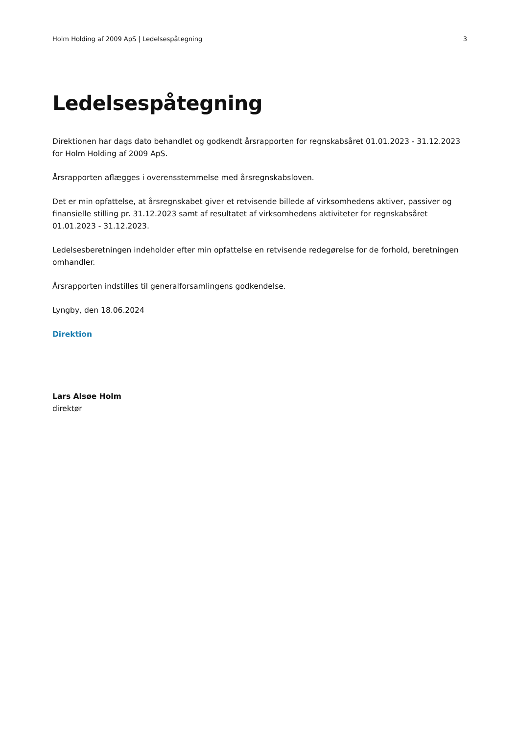Holm Holding af 2009 ApS | Ledelsespåtegning 3
Ledelsespåtegning
Direktionen har dags dato behandlet og godkendt årsrapporten for regnskabsåret 01.01.2023 - 31.12.2023 for Holm Holding af 2009 ApS.
Årsrapporten aflægges i overensstemmelse med årsregnskabsloven.
Det er min opfattelse, at årsregnskabet giver et retvisende billede af virksomhedens aktiver, passiver og finansielle stilling pr. 31.12.2023 samt af resultatet af virksomhedens aktiviteter for regnskabsåret 01.01.2023 - 31.12.2023.
Ledelsesberetningen indeholder efter min opfattelse en retvisende redegørelse for de forhold, beretningen omhandler.
Årsrapporten indstilles til generalforsamlingens godkendelse.
Lyngby, den 18.06.2024
Direktion
Lars Alsøe Holm
direktør